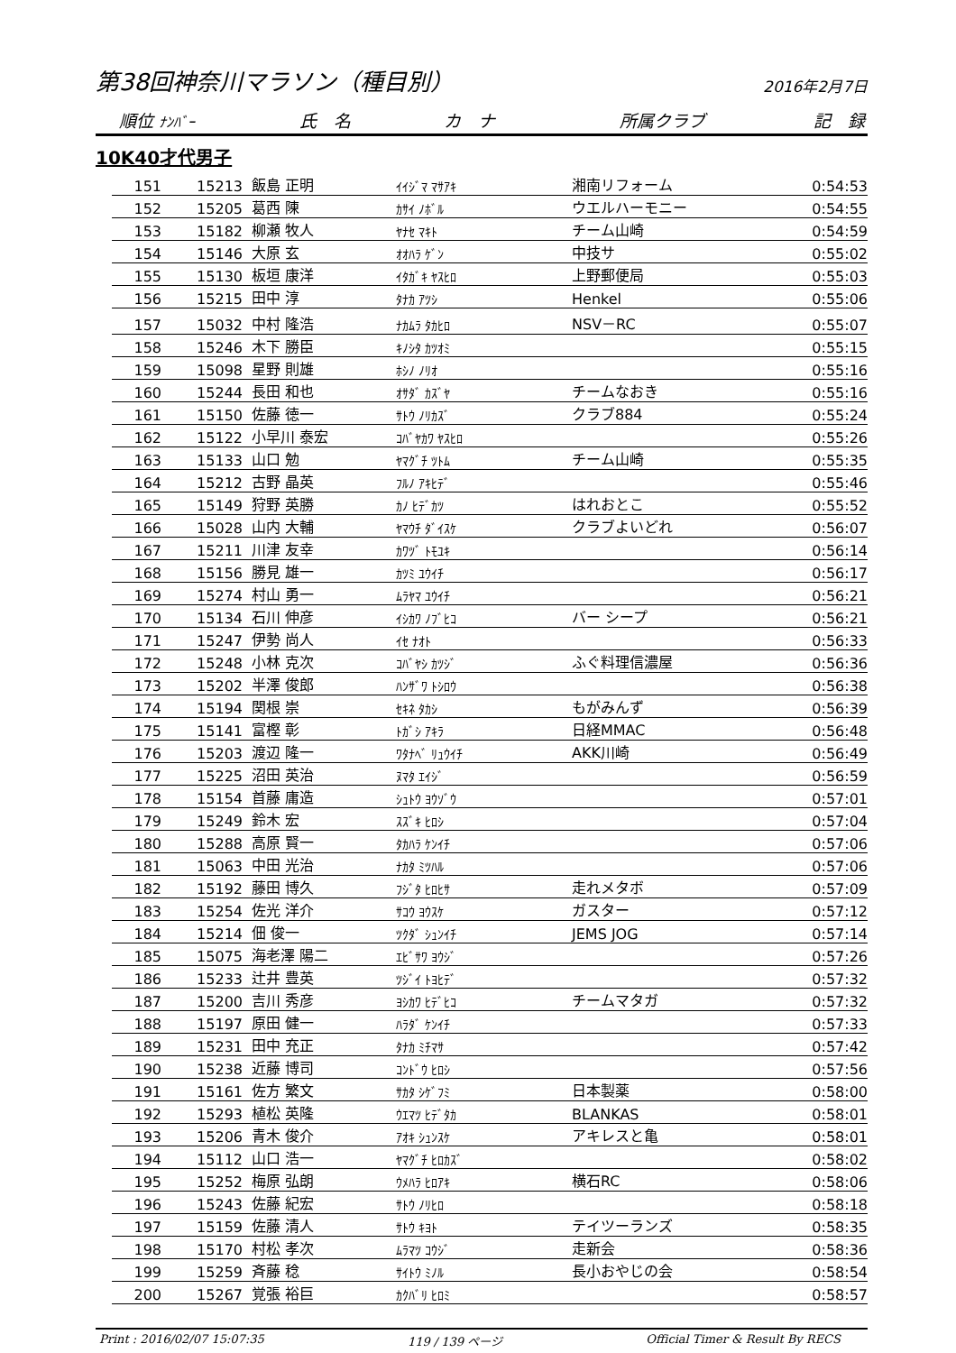第38回神奈川マラソン（種目別） 2016年2月7日
順位 ﾅﾝﾊﾞｰ 氏　名 カ　ナ 所属クラブ 記　録
10K40才代男子
| 151 | 15213 | 飯島 正明 | ｲｲｼﾞﾏ ﾏｻｱｷ | 湘南リフォーム | 0:54:53 |
| 152 | 15205 | 葛西 陳 | ｶｻｲ ﾉﾎﾞﾙ | ウエルハーモニー | 0:54:55 |
| 153 | 15182 | 柳瀬 牧人 | ﾔﾅｾ ﾏｷﾄ | チーム山崎 | 0:54:59 |
| 154 | 15146 | 大原 玄 | ｵｵﾊﾗ ｹﾞﾝ | 中技サ | 0:55:02 |
| 155 | 15130 | 板垣 康洋 | ｲﾀｶﾞｷ ﾔｽﾋﾛ | 上野郵便局 | 0:55:03 |
| 156 | 15215 | 田中 淳 | ﾀﾅｶ ｱﾂｼ | Henkel | 0:55:06 |
| 157 | 15032 | 中村 隆浩 | ﾅｶﾑﾗ ﾀｶﾋﾛ | NSV－RC | 0:55:07 |
| 158 | 15246 | 木下 勝臣 | ｷﾉｼﾀ ｶﾂｵﾐ | | 0:55:15 |
| 159 | 15098 | 星野 則雄 | ﾎｼﾉ ﾉﾘｵ | | 0:55:16 |
| 160 | 15244 | 長田 和也 | ｵｻﾀﾞ ｶｽﾞﾔ | チームなおき | 0:55:16 |
| 161 | 15150 | 佐藤 徳一 | ｻﾄｳ ﾉﾘｶｽﾞ | クラブ884 | 0:55:24 |
| 162 | 15122 | 小早川 泰宏 | ｺﾊﾞﾔｶﾜ ﾔｽﾋﾛ | | 0:55:26 |
| 163 | 15133 | 山口 勉 | ﾔﾏｸﾞﾁ ﾂﾄﾑ | チーム山崎 | 0:55:35 |
| 164 | 15212 | 古野 晶英 | ﾌﾙﾉ ｱｷﾋﾃﾞ | | 0:55:46 |
| 165 | 15149 | 狩野 英勝 | ｶﾉ ﾋﾃﾞｶﾂ | はれおとこ | 0:55:52 |
| 166 | 15028 | 山内 大輔 | ﾔﾏｳﾁ ﾀﾞｲｽｹ | クラブよいどれ | 0:56:07 |
| 167 | 15211 | 川津 友幸 | ｶﾜﾂﾞ ﾄﾓﾕｷ | | 0:56:14 |
| 168 | 15156 | 勝見 雄一 | ｶﾂﾐ ﾕｳｲﾁ | | 0:56:17 |
| 169 | 15274 | 村山 勇一 | ﾑﾗﾔﾏ ﾕｳｲﾁ | | 0:56:21 |
| 170 | 15134 | 石川 伸彦 | ｲｼｶﾜ ﾉﾌﾞﾋｺ | バー シープ | 0:56:21 |
| 171 | 15247 | 伊勢 尚人 | ｲｾ ﾅｵﾄ | | 0:56:33 |
| 172 | 15248 | 小林 克次 | ｺﾊﾞﾔｼ ｶﾂｼﾞ | ふぐ料理信濃屋 | 0:56:36 |
| 173 | 15202 | 半澤 俊郎 | ﾊﾝｻﾞﾜ ﾄｼﾛｳ | | 0:56:38 |
| 174 | 15194 | 関根 崇 | ｾｷﾈ ﾀｶｼ | もがみんず | 0:56:39 |
| 175 | 15141 | 富樫 彰 | ﾄｶﾞｼ ｱｷﾗ | 日経MMAC | 0:56:48 |
| 176 | 15203 | 渡辺 隆一 | ﾜﾀﾅﾍﾞ ﾘｭｳｲﾁ | AKK川崎 | 0:56:49 |
| 177 | 15225 | 沼田 英治 | ﾇﾏﾀ ｴｲｼﾞ | | 0:56:59 |
| 178 | 15154 | 首藤 庸造 | ｼｭﾄｳ ﾖｳｿﾞｳ | | 0:57:01 |
| 179 | 15249 | 鈴木 宏 | ｽｽﾞｷ ﾋﾛｼ | | 0:57:04 |
| 180 | 15288 | 高原 賢一 | ﾀｶﾊﾗ ｹﾝｲﾁ | | 0:57:06 |
| 181 | 15063 | 中田 光治 | ﾅｶﾀ ﾐﾂﾊﾙ | | 0:57:06 |
| 182 | 15192 | 藤田 博久 | ﾌｼﾞﾀ ﾋﾛﾋｻ | 走れメタボ | 0:57:09 |
| 183 | 15254 | 佐光 洋介 | ｻｺｳ ﾖｳｽｹ | ガスター | 0:57:12 |
| 184 | 15214 | 佃 俊一 | ﾂｸﾀﾞ ｼｭﾝｲﾁ | JEMS JOG | 0:57:14 |
| 185 | 15075 | 海老澤 陽二 | ｴﾋﾞｻﾜ ﾖｳｼﾞ | | 0:57:26 |
| 186 | 15233 | 辻井 豊英 | ﾂｼﾞｲ ﾄﾖﾋﾃﾞ | | 0:57:32 |
| 187 | 15200 | 吉川 秀彦 | ﾖｼｶﾜ ﾋﾃﾞﾋｺ | チームマタガ | 0:57:32 |
| 188 | 15197 | 原田 健一 | ﾊﾗﾀﾞ ｹﾝｲﾁ | | 0:57:33 |
| 189 | 15231 | 田中 充正 | ﾀﾅｶ ﾐﾁﾏｻ | | 0:57:42 |
| 190 | 15238 | 近藤 博司 | ｺﾝﾄﾞｳ ﾋﾛｼ | | 0:57:56 |
| 191 | 15161 | 佐方 繁文 | ｻｶﾀ ｼｹﾞﾌﾐ | 日本製薬 | 0:58:00 |
| 192 | 15293 | 植松 英隆 | ｳｴﾏﾂ ﾋﾃﾞﾀｶ | BLANKAS | 0:58:01 |
| 193 | 15206 | 青木 俊介 | ｱｵｷ ｼｭﾝｽｹ | アキレスと亀 | 0:58:01 |
| 194 | 15112 | 山口 浩一 | ﾔﾏｸﾞﾁ ﾋﾛｶｽﾞ | | 0:58:02 |
| 195 | 15252 | 梅原 弘朗 | ｳﾒﾊﾗ ﾋﾛｱｷ | 横石RC | 0:58:06 |
| 196 | 15243 | 佐藤 紀宏 | ｻﾄｳ ﾉﾘﾋﾛ | | 0:58:18 |
| 197 | 15159 | 佐藤 清人 | ｻﾄｳ ｷﾖﾄ | テイツーランズ | 0:58:35 |
| 198 | 15170 | 村松 孝次 | ﾑﾗﾏﾂ ｺｳｼﾞ | 走新会 | 0:58:36 |
| 199 | 15259 | 斉藤 稔 | ｻｲﾄｳ ﾐﾉﾙ | 長小おやじの会 | 0:58:54 |
| 200 | 15267 | 覚張 裕巨 | ｶｸﾊﾞﾘ ﾋﾛﾐ | | 0:58:57 |
Print : 2016/02/07 15:07:35 119 / 139 ページ Official Timer & Result By RECS